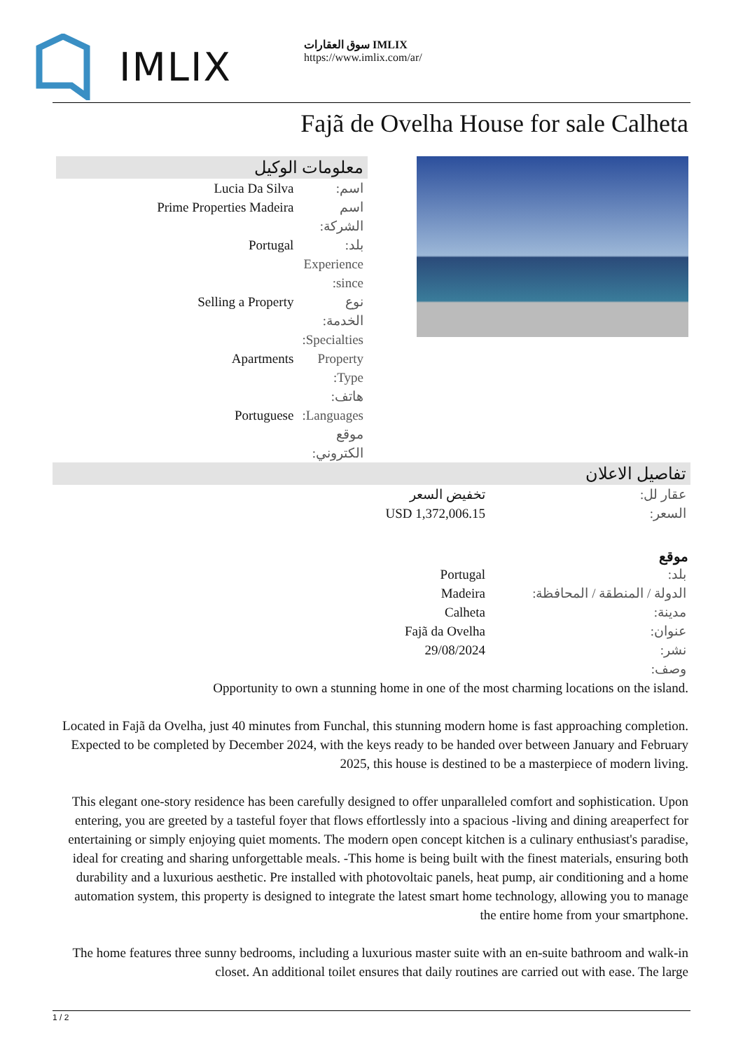IMLIX
سوق العقارات IMLIX
https://www.imlix.com/ar/
Fajã de Ovelha House for sale Calheta
معلومات الوكيل
| Lucia Da Silva | اسم: |
| Prime Properties Madeira | اسم الشركة: |
| Portugal | بلد: |
| | Experience since: |
| Selling a Property | نوع الخدمة: |
| | Specialties: |
| Apartments | Property Type: |
| | هاتف: |
| Portuguese | Languages: |
| | موقع الكتروني: |
تفاصيل الاعلان
| تخفيض السعر | عقار لل: |
| USD 1,372,006.15 | السعر: |
موقع
| Portugal | بلد: |
| Madeira | الدولة / المنطقة / المحافظة: |
| Calheta | مدينة: |
| Fajã da Ovelha | عنوان: |
| 29/08/2024 | نشر: |
| | وصف: |
Opportunity to own a stunning home in one of the most charming locations on the island.
Located in Fajã da Ovelha, just 40 minutes from Funchal, this stunning modern home is fast approaching completion. Expected to be completed by December 2024, with the keys ready to be handed over between January and February 2025, this house is destined to be a masterpiece of modern living.
This elegant one-story residence has been carefully designed to offer unparalleled comfort and sophistication. Upon entering, you are greeted by a tasteful foyer that flows effortlessly into a spacious -living and dining areaperfect for entertaining or simply enjoying quiet moments. The modern open concept kitchen is a culinary enthusiast's paradise, ideal for creating and sharing unforgettable meals. -This home is being built with the finest materials, ensuring both durability and a luxurious aesthetic. Pre installed with photovoltaic panels, heat pump, air conditioning and a home automation system, this property is designed to integrate the latest smart home technology, allowing you to manage the entire home from your smartphone.
The home features three sunny bedrooms, including a luxurious master suite with an en-suite bathroom and walk-in closet. An additional toilet ensures that daily routines are carried out with ease. The large
1 / 2